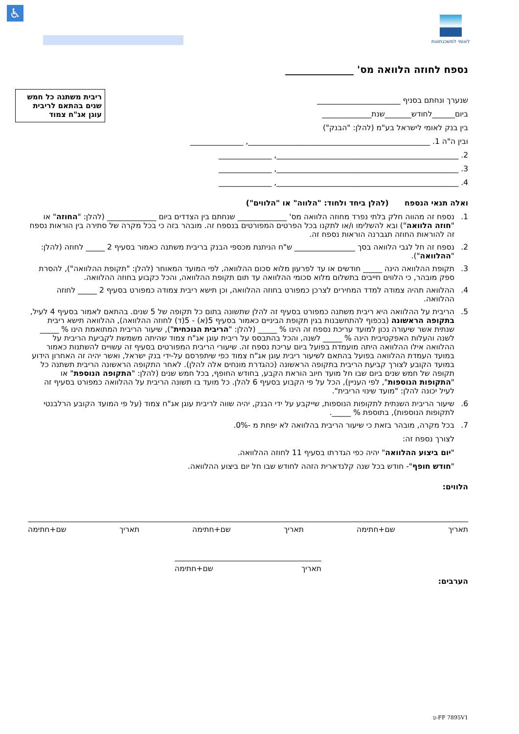♿ לאומי למשכנתאות
נספח לחוזה הלוואה מס' ______________
ריבית משתנה כל חמש שנים בהתאם לריבית עוגן אג"ח צמוד
שנערך ונחתם בסניף ______________________
ביום______לחודש_______שנת_____________
בין בנק לאומי לישראל בע"מ (להלן: "הבנק")
ובין ה"ה 1. ________________________________________________, ______________
2. ________________________________________________, ______________
3. ________________________________________________, ______________
4. ________________________________________________, ______________
ואלה תנאי הנספח (להלן ביחד ולחוד: "הלווה" או "הלווים")
1. נספח זה מהווה חלק בלתי נפרד מחוזה הלוואה מס' _____________ שנחתם בין הצדדים ביום _____________ (להלן: "החוזה" או "חוזה הלוואה") ובא להשלימו ו/או לתקנו בכל הפרטים המפורטים בנספח זה. מובהר בזה כי בכל מקרה של סתירה בין הוראות נספח זה להוראות החוזה תגברנה הוראות נספח זה.
2. נספח זה חל לגבי הלוואה בסך ________________ ש"ח הניתנת מכספי הבנק בריבית משתנה כאמור בסעיף 2 _____ לחוזה (להלן: "ההלוואה").
3. תקופת ההלוואה הינה _____ חודשים או עד לפרעון מלוא סכום ההלוואה, לפי המועד המאוחר (להלן: "תקופת ההלוואה"), להסרת ספק מובהר, כי הלווים חייבים בתשלום מלוא סכומי ההלוואה עד תום תקופת ההלוואה, והכל כקבוע בחוזה ההלוואה.
4. ההלוואה תהיה צמודה למדד המחירים לצרכן כמפורט בחוזה ההלוואה, וכן תישא ריבית צמודה כמפורט בסעיף 2 _____ לחוזה ההלוואה.
5. הריבית על ההלוואה היא ריבית משתנה כמפורט בסעיף זה להלן שתשונה בתום כל תקופה של 5 שנים. בהתאם לאמור בסעיף 4 לעיל, בתקופה הראשונה (בכפוף להתחשבנות בגין תקופת הביניים כאמור בסעיף 5(א) - 5(ד) לחוזה ההלוואה), ההלוואה תישא ריבית שנתית אשר שיעורה נכון למועד עריכת נספח זה הינו % _____ (להלן: "הריבית הנוכחית"), שיעור הריבית המתואמת הינו % _____ לשנה והעלות האפקטיבית הינה % _____ לשנה, והכל בהתבסס על ריבית עוגן אג"ח צמוד שהיתה משמשת לקביעת הריבית על ההלוואה אילו ההלוואה היתה מועמדת בפועל ביום עריכת נספח זה. שיעורי הריבית המפורטים בסעיף זה עשויים להשתנות כאמור במועד העמדת ההלוואה בפועל בהתאם לשיעור ריבית עוגן אג"ח צמוד כפי שיתפרסם על-ידי בנק ישראל, ואשר יהיה זה האחרון הידוע במועד הקובע לצורך קביעת הריבית בתקופה הראשונה (כהגדרת מונחים אלה להלן). לאחר התקופה הראשונה הריבית תשתנה כל תקופה של חמש שנים ביום שבו חל מועד חיוב הוראת הקבע, בחודש החופף, בכל חמש שנים (להלן: "התקופה הנוספת" או "התקופות הנוספות", לפי העניין), הכל על פי הקבוע בסעיף 6 להלן. כל מועד בו תשונה הריבית על ההלוואה כמפורט בסעיף זה לעיל יכונה להלן: "מועד שינוי הריבית".
6. שיעור הריבית השנתית לתקופות הנוספות, שייקבע על ידי הבנק, יהיה שווה לריבית עוגן אג"ח צמוד (על פי המועד הקובע הרלבנטי לתקופות הנוספות), בתוספת % _____.
7. בכל מקרה, מובהר בזאת כי שיעור הריבית בהלוואה לא יפחת מ -0%.
לצורך נספח זה:
"יום ביצוע ההלוואה" יהיה כפי הגדרתו בסעיף 11 לחוזה ההלוואה.
"חודש חופף"- חודש בכל שנה קלנדארית הזהה לחודש שבו חל יום ביצוע ההלוואה.
הלווים:
תאריך שם+חתימה תאריך שם+חתימה תאריך שם+חתימה
תאריך שם+חתימה
הערבים:
FF 7895V1-ט